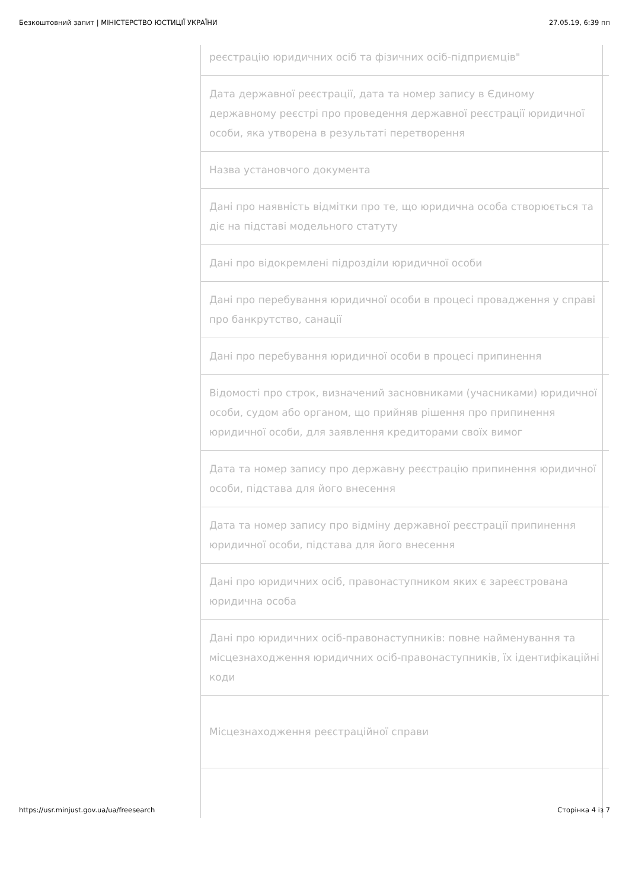Безкоштовний запит | МІНІСТЕРСТВО ЮСТИЦІЇ УКРАЇНИ 27.05.19, 6:39 пп
| реєстрацію юридичних осіб та фізичних осіб-підприємців" |
| Дата державної реєстрації, дата та номер запису в Єдиному державному реєстрі про проведення державної реєстрації юридичної особи, яка утворена в результаті перетворення |
| Назва установчого документа |
| Дані про наявність відмітки про те, що юридична особа створюється та діє на підставі модельного статуту |
| Дані про відокремлені підрозділи юридичної особи |
| Дані про перебування юридичної особи в процесі провадження у справі про банкрутство, санації |
| Дані про перебування юридичної особи в процесі припинення |
| Відомості про строк, визначений засновниками (учасниками) юридичної особи, судом або органом, що прийняв рішення про припинення юридичної особи, для заявлення кредиторами своїх вимог |
| Дата та номер запису про державну реєстрацію припинення юридичної особи, підстава для його внесення |
| Дата та номер запису про відміну державної реєстрації припинення юридичної особи, підстава для його внесення |
| Дані про юридичних осіб, правонаступником яких є зареєстрована юридична особа |
| Дані про юридичних осіб-правонаступників: повне найменування та місцезнаходження юридичних осіб-правонаступників, їх ідентифікаційні коди |
| Місцезнаходження реєстраційної справи |
https://usr.minjust.gov.ua/ua/freesearch Сторінка 4 із 7